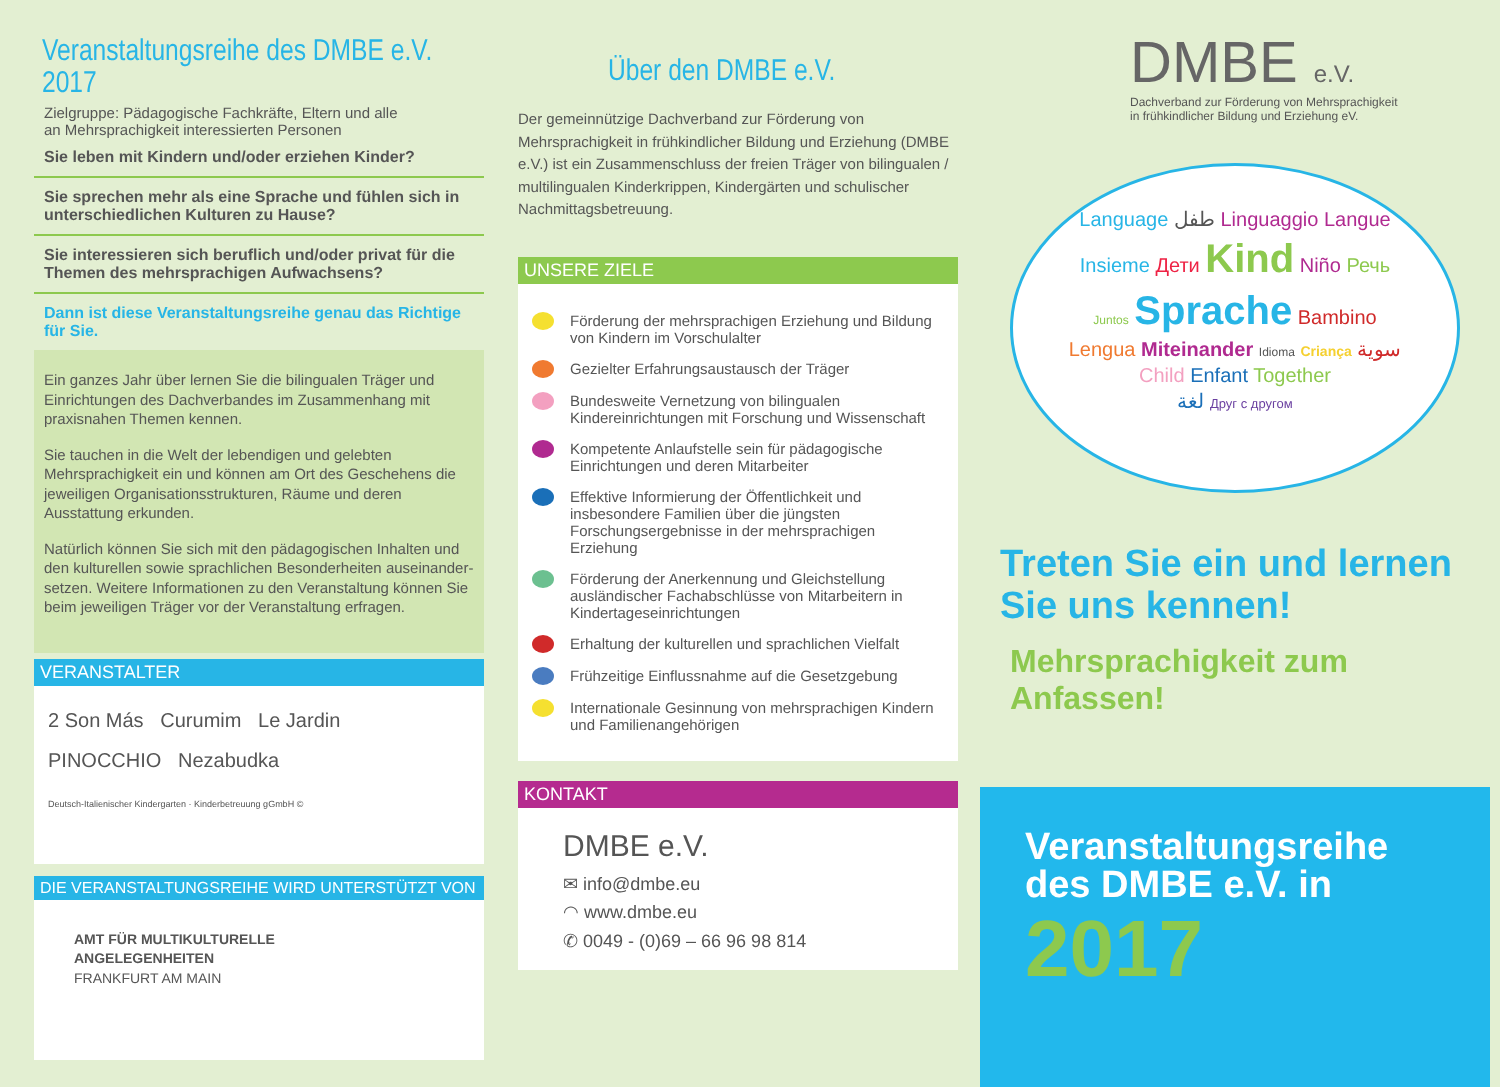Veranstaltungsreihe des DMBE e.V. 2017
Zielgruppe: Pädagogische Fachkräfte, Eltern und alle
an Mehrsprachigkeit interessierten Personen
Sie leben mit Kindern und/oder erziehen Kinder?
Sie sprechen mehr als eine Sprache und fühlen sich in unterschiedlichen Kulturen zu Hause?
Sie interessieren sich beruflich und/oder privat für die Themen des mehrsprachigen Aufwachsens?
Dann ist diese Veranstaltungsreihe genau das Richtige für Sie.
Ein ganzes Jahr über lernen Sie die bilingualen Träger und Einrichtungen des Dachverbandes im Zusammenhang mit praxisnahen Themen kennen.
Sie tauchen in die Welt der lebendigen und gelebten Mehrsprachigkeit ein und können am Ort des Geschehens die jeweiligen Organisationsstrukturen, Räume und deren Ausstattung erkunden.
Natürlich können Sie sich mit den pädagogischen Inhalten und den kulturellen sowie sprachlichen Besonderheiten auseinander-setzen. Weitere Informationen zu den Veranstaltung können Sie beim jeweiligen Träger vor der Veranstaltung erfragen.
VERANSTALTER
2 Son Más Curumim Le Jardin
PINOCCHIO Nezabudka
Deutsch-Italienischer Kindergarten · Kinderbetreuung gGmbH ©
DIE VERANSTALTUNGSREIHE WIRD UNTERSTÜTZT VON
AMT FÜR MULTIKULTURELLE
ANGELEGENHEITEN
FRANKFURT AM MAIN
Über den DMBE e.V.
Der gemeinnützige Dachverband zur Förderung von Mehrsprachigkeit in frühkindlicher Bildung und Erziehung (DMBE e.V.) ist ein Zusammenschluss der freien Träger von bilingualen / multilingualen Kinderkrippen, Kindergärten und schulischer Nachmittagsbetreuung.
UNSERE ZIELE
Förderung der mehrsprachigen Erziehung und Bildung von Kindern im Vorschulalter
Gezielter Erfahrungsaustausch der Träger
Bundesweite Vernetzung von bilingualen Kindereinrichtungen mit Forschung und Wissenschaft
Kompetente Anlaufstelle sein für pädagogische Einrichtungen und deren Mitarbeiter
Effektive Informierung der Öffentlichkeit und insbesondere Familien über die jüngsten Forschungsergebnisse in der mehrsprachigen Erziehung
Förderung der Anerkennung und Gleichstellung ausländischer Fachabschlüsse von Mitarbeitern in Kindertageseinrichtungen
Erhaltung der kulturellen und sprachlichen Vielfalt
Frühzeitige Einflussnahme auf die Gesetzgebung
Internationale Gesinnung von mehrsprachigen Kindern und Familienangehörigen
KONTAKT
DMBE e.V.
✉ info@dmbe.eu
◠ www.dmbe.eu
✆ 0049 - (0)69 – 66 96 98 814
DMBE e.V.
Dachverband zur Förderung von Mehrsprachigkeit
in frühkindlicher Bildung und Erziehung eV.
Language طفل Linguaggio Langue
Insieme Дети Kind Niño Речь
Juntos Sprache Bambino
Lengua Miteinander Idioma Criança سوية
Child Enfant Together
لغة Друг с другом
Treten Sie ein und lernen Sie uns kennen!
Mehrsprachigkeit zum Anfassen!
Veranstaltungsreihe des DMBE e.V. in
2017